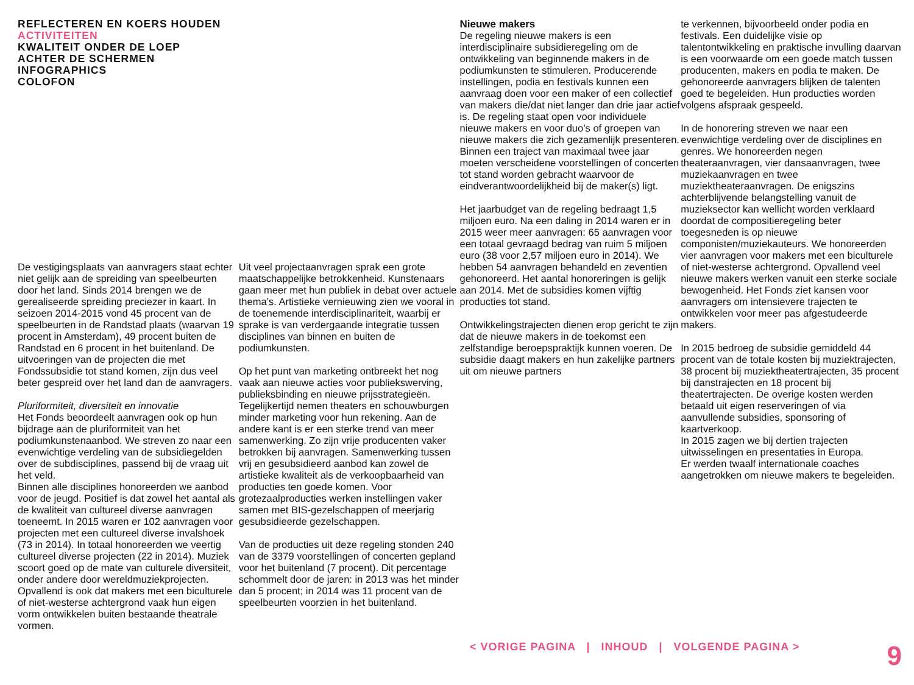REFLECTEREN EN KOERS HOUDEN
ACTIVITEITEN
KWALITEIT ONDER DE LOEP
ACHTER DE SCHERMEN
INFOGRAPHICS
COLOFON
De vestigingsplaats van aanvragers staat echter niet gelijk aan de spreiding van speelbeurten door het land. Sinds 2014 brengen we de gerealiseerde spreiding preciezer in kaart. In seizoen 2014-2015 vond 45 procent van de speelbeurten in de Randstad plaats (waarvan 19 procent in Amsterdam), 49 procent buiten de Randstad en 6 procent in het buitenland. De uitvoeringen van de projecten die met Fondssubsidie tot stand komen, zijn dus veel beter gespreid over het land dan de aanvragers.
Pluriformiteit, diversiteit en innovatie
Het Fonds beoordeelt aanvragen ook op hun bijdrage aan de pluriformiteit van het podiumkunstenaanbod. We streven zo naar een evenwichtige verdeling van de subsidiegelden over de subdisciplines, passend bij de vraag uit het veld.
Binnen alle disciplines honoreerden we aanbod voor de jeugd. Positief is dat zowel het aantal als de kwaliteit van cultureel diverse aanvragen toeneemt. In 2015 waren er 102 aanvragen voor projecten met een cultureel diverse invalshoek (73 in 2014). In totaal honoreerden we veertig cultureel diverse projecten (22 in 2014). Muziek scoort goed op de mate van culturele diversiteit, onder andere door wereldmuziekprojecten. Opvallend is ook dat makers met een biculturele of niet-westerse achtergrond vaak hun eigen vorm ontwikkelen buiten bestaande theatrale vormen.
Uit veel projectaanvragen sprak een grote maatschappelijke betrokkenheid. Kunstenaars gaan meer met hun publiek in debat over actuele thema’s. Artistieke vernieuwing zien we vooral in de toenemende interdisciplinariteit, waarbij er sprake is van verdergaande integratie tussen disciplines van binnen en buiten de podiumkunsten.
Op het punt van marketing ontbreekt het nog vaak aan nieuwe acties voor publiekswerving, publieksbinding en nieuwe prijsstrategieën. Tegelijkertijd nemen theaters en schouwburgen minder marketing voor hun rekening. Aan de andere kant is er een sterke trend van meer samenwerking. Zo zijn vrije producenten vaker betrokken bij aanvragen. Samenwerking tussen vrij en gesubsidieerd aanbod kan zowel de artistieke kwaliteit als de verkoopbaarheid van producties ten goede komen. Voor grotezaalproducties werken instellingen vaker samen met BIS-gezelschappen of meerjarig gesubsidieerde gezelschappen.
Van de producties uit deze regeling stonden 240 van de 3379 voorstellingen of concerten gepland voor het buitenland (7 procent). Dit percentage schommelt door de jaren: in 2013 was het minder dan 5 procent; in 2014 was 11 procent van de speelbeurten voorzien in het buitenland.
Nieuwe makers
De regeling nieuwe makers is een interdisciplinaire subsidieregeling om de ontwikkeling van beginnende makers in de podiumkunsten te stimuleren. Producerende instellingen, podia en festivals kunnen een aanvraag doen voor een maker of een collectief van makers die/dat niet langer dan drie jaar actief is. De regeling staat open voor individuele nieuwe makers en voor duo’s of groepen van nieuwe makers die zich gezamenlijk presenteren. Binnen een traject van maximaal twee jaar moeten verscheidene voorstellingen of concerten tot stand worden gebracht waarvoor de eindverantwoordelijkheid bij de maker(s) ligt.
Het jaarbudget van de regeling bedraagt 1,5 miljoen euro. Na een daling in 2014 waren er in 2015 weer meer aanvragen: 65 aanvragen voor een totaal gevraagd bedrag van ruim 5 miljoen euro (38 voor 2,57 miljoen euro in 2014). We hebben 54 aanvragen behandeld en zeventien gehonoreerd. Het aantal honoreringen is gelijk aan 2014. Met de subsidies komen vijftig producties tot stand.
Ontwikkelingstrajecten dienen erop gericht te zijn dat de nieuwe makers in de toekomst een zelfstandige beroepspraktijk kunnen voeren. De subsidie daagt makers en hun zakelijke partners uit om nieuwe partners
te verkennen, bijvoorbeeld onder podia en festivals. Een duidelijke visie op talentontwikkeling en praktische invulling daarvan is een voorwaarde om een goede match tussen producenten, makers en podia te maken. De gehonoreerde aanvragers blijken de talenten goed te begeleiden. Hun producties worden volgens afspraak gespeeld.
In de honorering streven we naar een evenwichtige verdeling over de disciplines en genres. We honoreerden negen theateraanvragen, vier dansaanvragen, twee muziekaanvragen en twee muziektheateraanvragen. De enigszins achterblijvende belangstelling vanuit de muzieksector kan wellicht worden verklaard doordat de compositieregeling beter toegesneden is op nieuwe componisten/muziekauteurs. We honoreerden vier aanvragen voor makers met een biculturele of niet-westerse achtergrond. Opvallend veel nieuwe makers werken vanuit een sterke sociale bewogenheid. Het Fonds ziet kansen voor aanvragers om intensievere trajecten te ontwikkelen voor meer pas afgestudeerde makers.
In 2015 bedroeg de subsidie gemiddeld 44 procent van de totale kosten bij muziektrajecten, 38 procent bij muziektheatertrajecten, 35 procent bij danstrajecten en 18 procent bij theatertrajecten. De overige kosten werden betaald uit eigen reserveringen of via aanvullende subsidies, sponsoring of kaartverkoop.
In 2015 zagen we bij dertien trajecten uitwisselingen en presentaties in Europa.
Er werden twaalf internationale coaches aangetrokken om nieuwe makers te begeleiden.
< VORIGE PAGINA | INHOUD | VOLGENDE PAGINA > 9